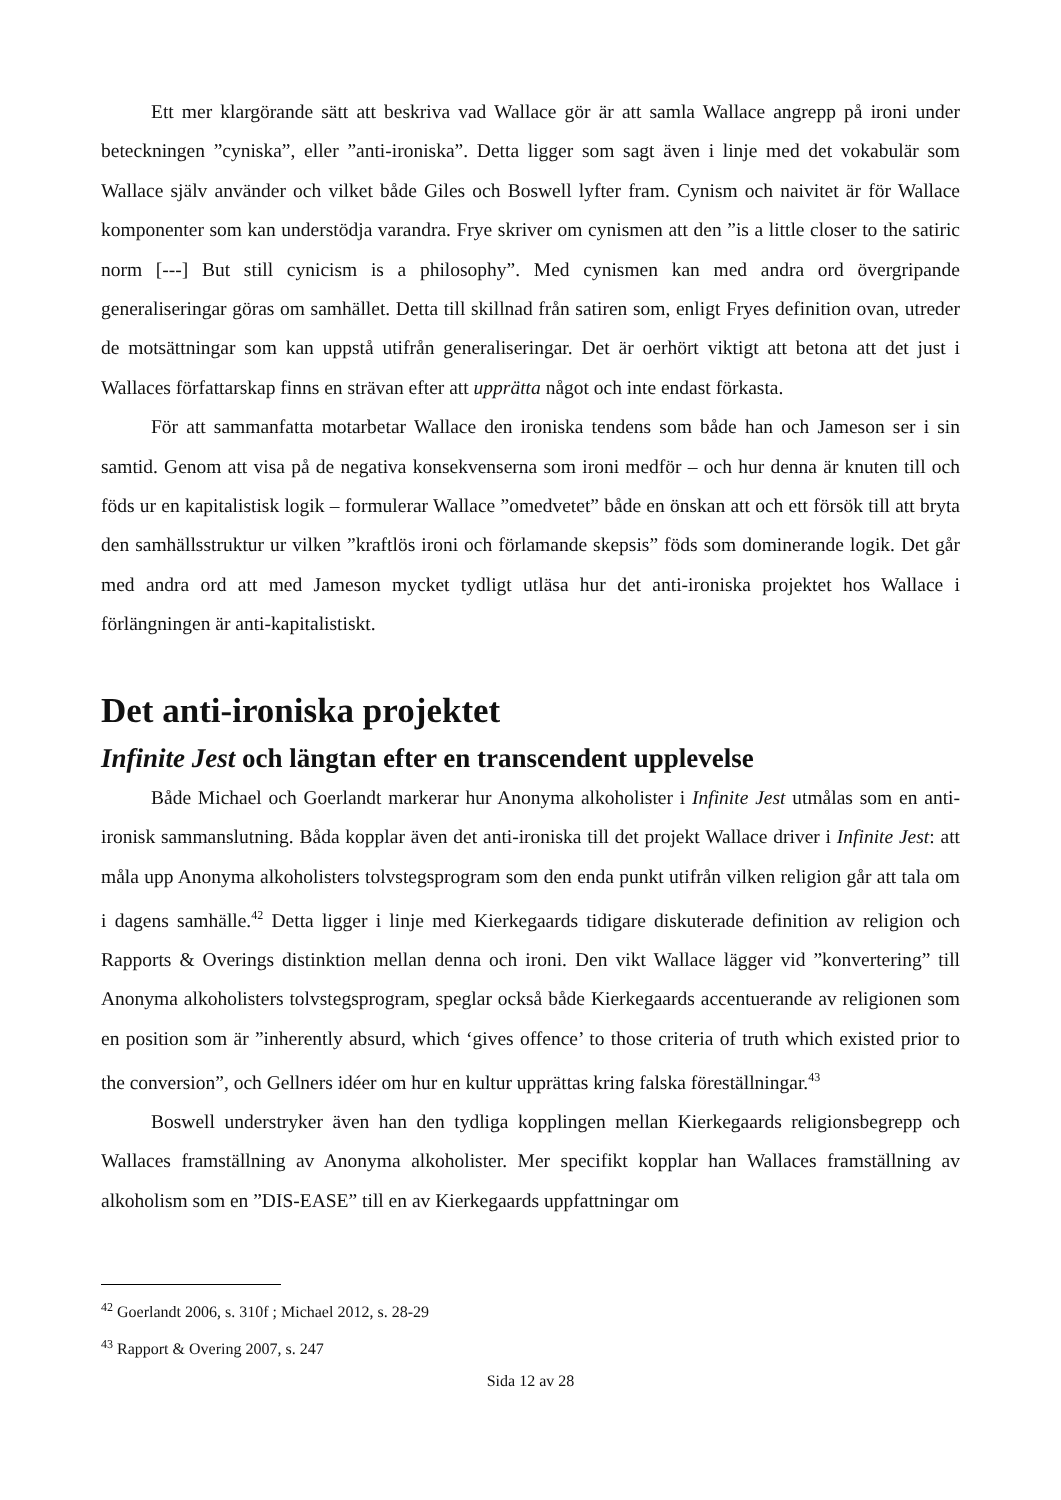Ett mer klargörande sätt att beskriva vad Wallace gör är att samla Wallace angrepp på ironi under beteckningen ”cyniska”, eller ”anti-ironiska”. Detta ligger som sagt även i linje med det vokabulär som Wallace själv använder och vilket både Giles och Boswell lyfter fram. Cynism och naivitet är för Wallace komponenter som kan understödja varandra. Frye skriver om cynismen att den ”is a little closer to the satiric norm [---] But still cynicism is a philosophy”. Med cynismen kan med andra ord övergripande generaliseringar göras om samhället. Detta till skillnad från satiren som, enligt Fryes definition ovan, utreder de motsättningar som kan uppstå utifrån generaliseringar. Det är oerhört viktigt att betona att det just i Wallaces författarskap finns en strävan efter att upprätta något och inte endast förkasta.
För att sammanfatta motarbetar Wallace den ironiska tendens som både han och Jameson ser i sin samtid. Genom att visa på de negativa konsekvenserna som ironi medför – och hur denna är knuten till och föds ur en kapitalistisk logik – formulerar Wallace ”omedvetet” både en önskan att och ett försök till att bryta den samhällsstruktur ur vilken ”kraftlös ironi och förlamande skepsis” föds som dominerande logik. Det går med andra ord att med Jameson mycket tydligt utläsa hur det anti-ironiska projektet hos Wallace i förlängningen är anti-kapitalistiskt.
Det anti-ironiska projektet
Infinite Jest och längtan efter en transcendent upplevelse
Både Michael och Goerlandt markerar hur Anonyma alkoholister i Infinite Jest utmålas som en anti-ironisk sammanslutning. Båda kopplar även det anti-ironiska till det projekt Wallace driver i Infinite Jest: att måla upp Anonyma alkoholisters tolvstegsprogram som den enda punkt utifrån vilken religion går att tala om i dagens samhälle.<sup>42</sup> Detta ligger i linje med Kierkegaards tidigare diskuterade definition av religion och Rapports & Overings distinktion mellan denna och ironi. Den vikt Wallace lägger vid ”konvertering” till Anonyma alkoholisters tolvstegsprogram, speglar också både Kierkegaards accentuerande av religionen som en position som är ”inherently absurd, which ‘gives offence’ to those criteria of truth which existed prior to the conversion”, och Gellners idéer om hur en kultur upprättas kring falska föreställningar.<sup>43</sup>
Boswell understryker även han den tydliga kopplingen mellan Kierkegaards religionsbegrepp och Wallaces framställning av Anonyma alkoholister. Mer specifikt kopplar han Wallaces framställning av alkoholism som en ”DIS-EASE” till en av Kierkegaards uppfattningar om
<sup>42</sup> Goerlandt 2006, s. 310f ; Michael 2012, s. 28-29
<sup>43</sup> Rapport & Overing 2007, s. 247
Sida 12 av 28